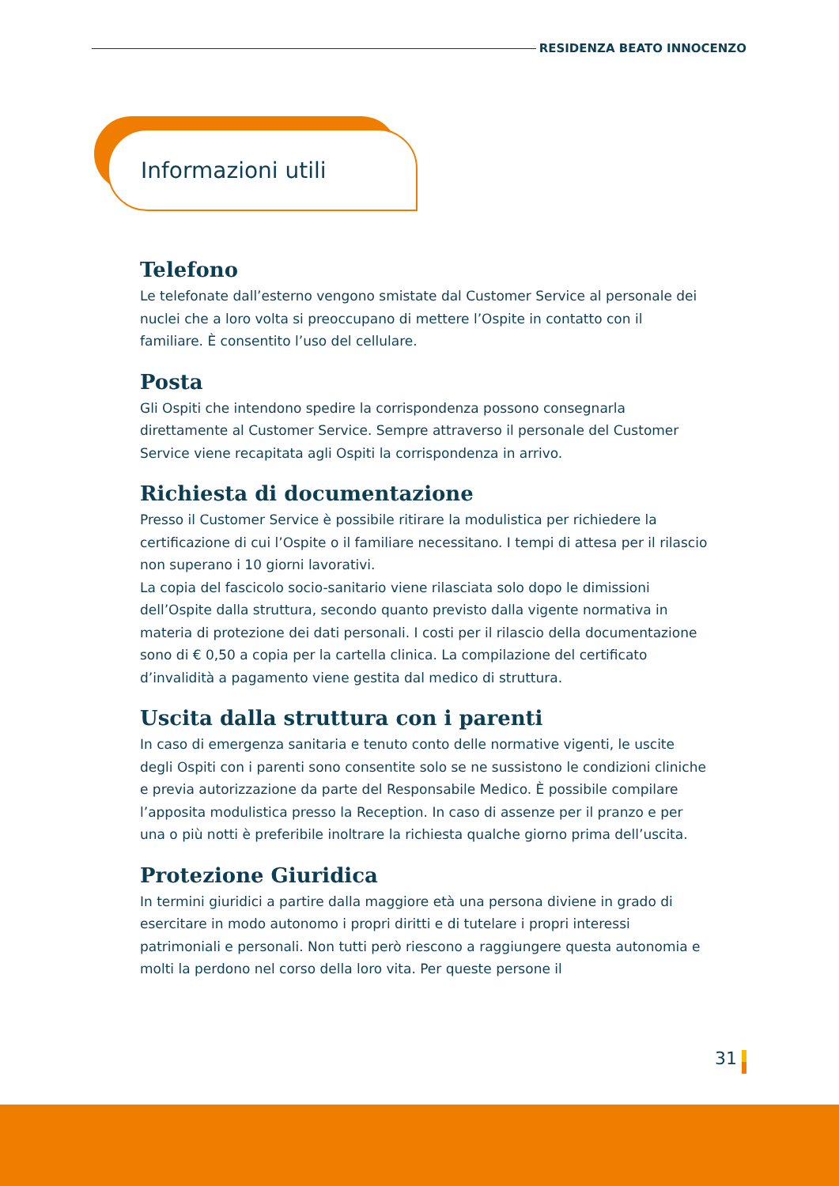RESIDENZA BEATO INNOCENZO
Informazioni utili
Telefono
Le telefonate dall’esterno vengono smistate dal Customer Service al personale dei nuclei che a loro volta si preoccupano di mettere l’Ospite in contatto con il familiare. È consentito l’uso del cellulare.
Posta
Gli Ospiti che intendono spedire la corrispondenza possono consegnarla direttamente al Customer Service. Sempre attraverso il personale del Customer Service viene recapitata agli Ospiti la corrispondenza in arrivo.
Richiesta di documentazione
Presso il Customer Service è possibile ritirare la modulistica per richiedere la certificazione di cui l’Ospite o il familiare necessitano. I tempi di attesa per il rilascio non superano i 10 giorni lavorativi.
La copia del fascicolo socio-sanitario viene rilasciata solo dopo le dimissioni dell’Ospite dalla struttura, secondo quanto previsto dalla vigente normativa in materia di protezione dei dati personali. I costi per il rilascio della documentazione sono di € 0,50 a copia per la cartella clinica. La compilazione del certificato d’invalidità a pagamento viene gestita dal medico di struttura.
Uscita dalla struttura con i parenti
In caso di emergenza sanitaria e tenuto conto delle normative vigenti, le uscite degli Ospiti con i parenti sono consentite solo se ne sussistono le condizioni cliniche e previa autorizzazione da parte del Responsabile Medico. È possibile compilare l’apposita modulistica presso la Reception. In caso di assenze per il pranzo e per una o più notti è preferibile inoltrare la richiesta qualche giorno prima dell’uscita.
Protezione Giuridica
In termini giuridici a partire dalla maggiore età una persona diviene in grado di esercitare in modo autonomo i propri diritti e di tutelare i propri interessi patrimoniali e personali. Non tutti però riescono a raggiungere questa autonomia e molti la perdono nel corso della loro vita. Per queste persone il
31